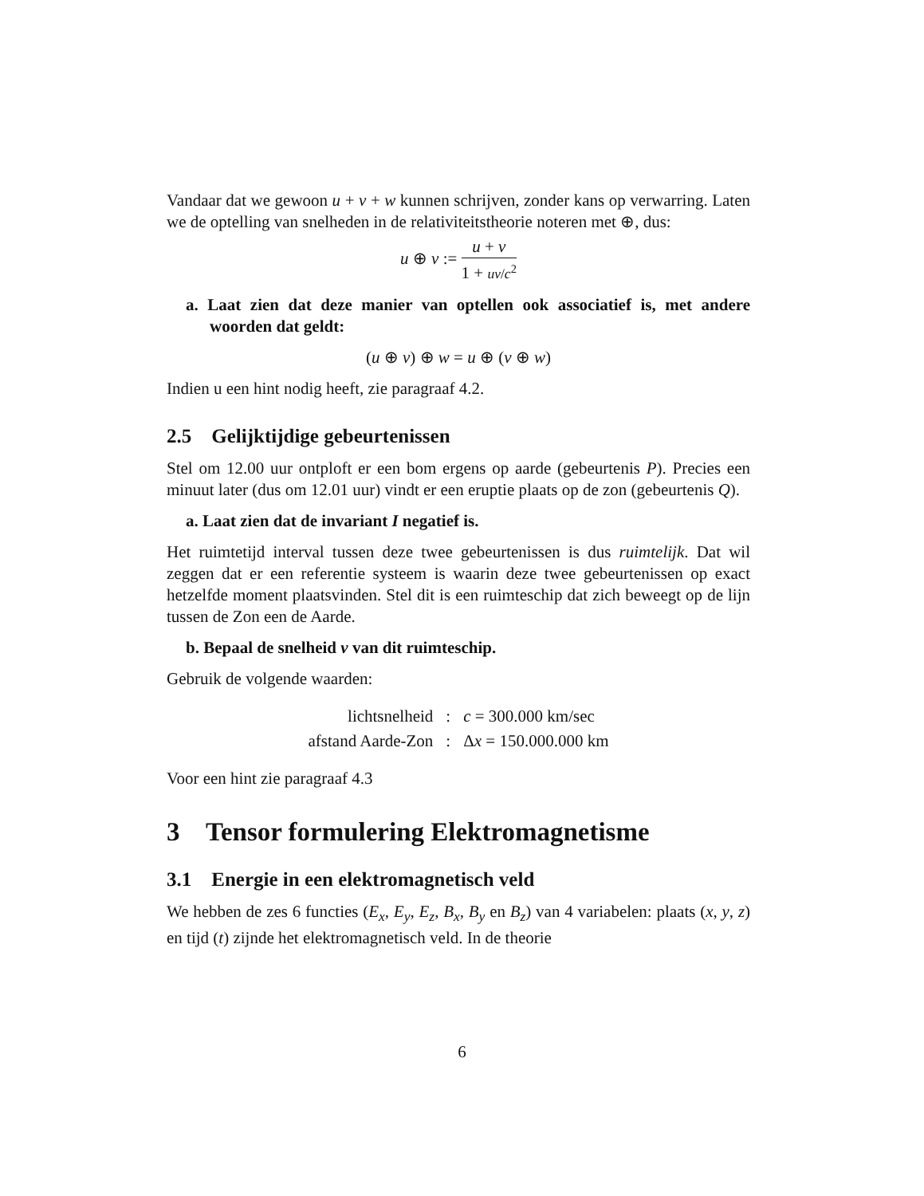Vandaar dat we gewoon u + v + w kunnen schrijven, zonder kans op verwarring. Laten we de optelling van snelheden in de relativiteitstheorie noteren met ⊕, dus:
u ⊕ v := u + v 1 + uv/c<sup>2</sup>
a. Laat zien dat deze manier van optellen ook associatief is, met andere woorden dat geldt:
(u ⊕ v) ⊕ w = u ⊕ (v ⊕ w)
Indien u een hint nodig heeft, zie paragraaf 4.2.
2.5 Gelijktijdige gebeurtenissen
Stel om 12.00 uur ontploft er een bom ergens op aarde (gebeurtenis P). Precies een minuut later (dus om 12.01 uur) vindt er een eruptie plaats op de zon (gebeurtenis Q).
a. Laat zien dat de invariant I negatief is.
Het ruimtetijd interval tussen deze twee gebeurtenissen is dus ruimtelijk. Dat wil zeggen dat er een referentie systeem is waarin deze twee gebeurtenissen op exact hetzelfde moment plaatsvinden. Stel dit is een ruimteschip dat zich beweegt op de lijn tussen de Zon een de Aarde.
b. Bepaal de snelheid v van dit ruimteschip.
Gebruik de volgende waarden:
| lichtsnelheid | : | c = 300.000 km/sec |
| afstand Aarde-Zon | : | Δ x = 150.000.000 km |
Voor een hint zie paragraaf 4.3
3 Tensor formulering Elektromagnetisme
3.1 Energie in een elektromagnetisch veld
We hebben de zes 6 functies (E<sub>x</sub>, E<sub>y</sub>, E<sub>z</sub>, B<sub>x</sub>, B<sub>y</sub> en B<sub>z</sub>) van 4 variabelen: plaats (x, y, z) en tijd (t) zijnde het elektromagnetisch veld. In de theorie
6